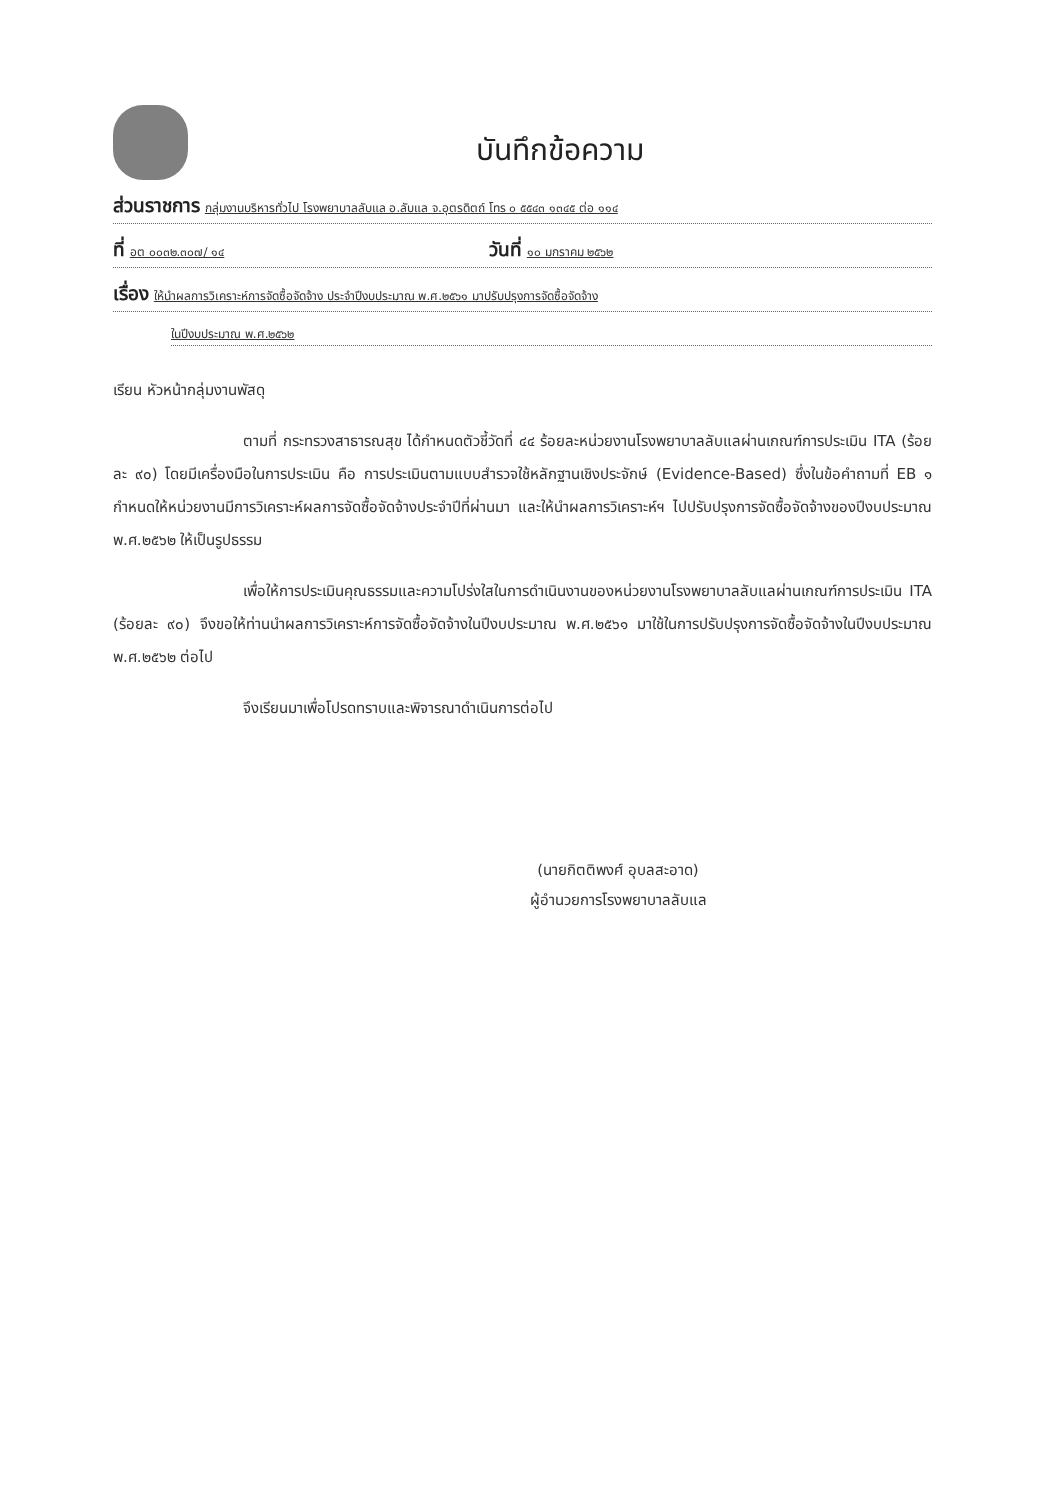บันทึกข้อความ
ส่วนราชการ กลุ่มงานบริหารทั่วไป โรงพยาบาลลับแล อ.ลับแล จ.อุตรดิตถ์ โทร ๐ ๕๕๔๓ ๑๓๔๕ ต่อ ๑๑๔
ที่ อต ๐๐๓๒.๓๐๗/ ๑๔ วันที่ ๑๐ มกราคม ๒๕๖๒
เรื่อง ให้นำผลการวิเคราะห์การจัดซื้อจัดจ้าง ประจำปีงบประมาณ พ.ศ.๒๕๖๑ มาปรับปรุงการจัดซื้อจัดจ้าง
ในปีงบประมาณ พ.ศ.๒๕๖๒
เรียน หัวหน้ากลุ่มงานพัสดุ
ตามที่ กระทรวงสาธารณสุข ได้กำหนดตัวชี้วัดที่ ๔๔ ร้อยละหน่วยงานโรงพยาบาลลับแลผ่านเกณฑ์การประเมิน ITA (ร้อยละ ๙๐) โดยมีเครื่องมือในการประเมิน คือ การประเมินตามแบบสำรวจใช้หลักฐานเชิงประจักษ์ (Evidence-Based) ซึ่งในข้อคำถามที่ EB ๑ กำหนดให้หน่วยงานมีการวิเคราะห์ผลการจัดซื้อจัดจ้างประจำปีที่ผ่านมา และให้นำผลการวิเคราะห์ฯ ไปปรับปรุงการจัดซื้อจัดจ้างของปีงบประมาณ พ.ศ.๒๕๖๒ ให้เป็นรูปธรรม
เพื่อให้การประเมินคุณธรรมและความโปร่งใสในการดำเนินงานของหน่วยงานโรงพยาบาลลับแลผ่านเกณฑ์การประเมิน ITA (ร้อยละ ๙๐) จึงขอให้ท่านนำผลการวิเคราะห์การจัดซื้อจัดจ้างในปีงบประมาณ พ.ศ.๒๕๖๑ มาใช้ในการปรับปรุงการจัดซื้อจัดจ้างในปีงบประมาณ พ.ศ.๒๕๖๒ ต่อไป
จึงเรียนมาเพื่อโปรดทราบและพิจารณาดำเนินการต่อไป
(นายกิตติพงศ์ อุบลสะอาด)
ผู้อำนวยการโรงพยาบาลลับแล